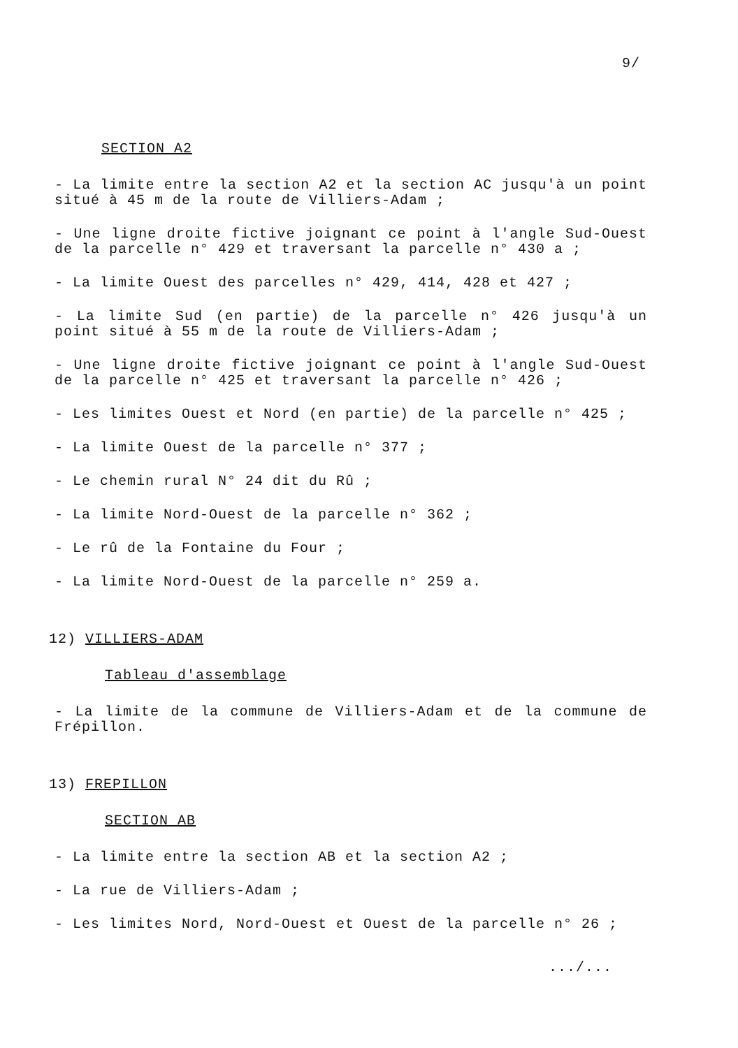9/
SECTION A2
- La limite entre la section A2 et la section AC jusqu'à un point situé à 45 m de la route de Villiers-Adam ;
- Une ligne droite fictive joignant ce point à l'angle Sud-Ouest de la parcelle n° 429 et traversant la parcelle n° 430 a ;
- La limite Ouest des parcelles n° 429, 414, 428 et 427 ;
- La limite Sud (en partie) de la parcelle n° 426 jusqu'à un point situé à 55 m de la route de Villiers-Adam ;
- Une ligne droite fictive joignant ce point à l'angle Sud-Ouest de la parcelle n° 425 et traversant la parcelle n° 426 ;
- Les limites Ouest et Nord (en partie) de la parcelle n° 425 ;
- La limite Ouest de la parcelle n° 377 ;
- Le chemin rural N° 24 dit du Rû ;
- La limite Nord-Ouest de la parcelle n° 362 ;
- Le rû de la Fontaine du Four ;
- La limite Nord-Ouest de la parcelle n° 259 a.
12) VILLIERS-ADAM
Tableau d'assemblage
- La limite de la commune de Villiers-Adam et de la commune de Frépillon.
13) FREPILLON
SECTION AB
- La limite entre la section AB et la section A2 ;
- La rue de Villiers-Adam ;
- Les limites Nord, Nord-Ouest et Ouest de la parcelle n° 26 ;
.../...